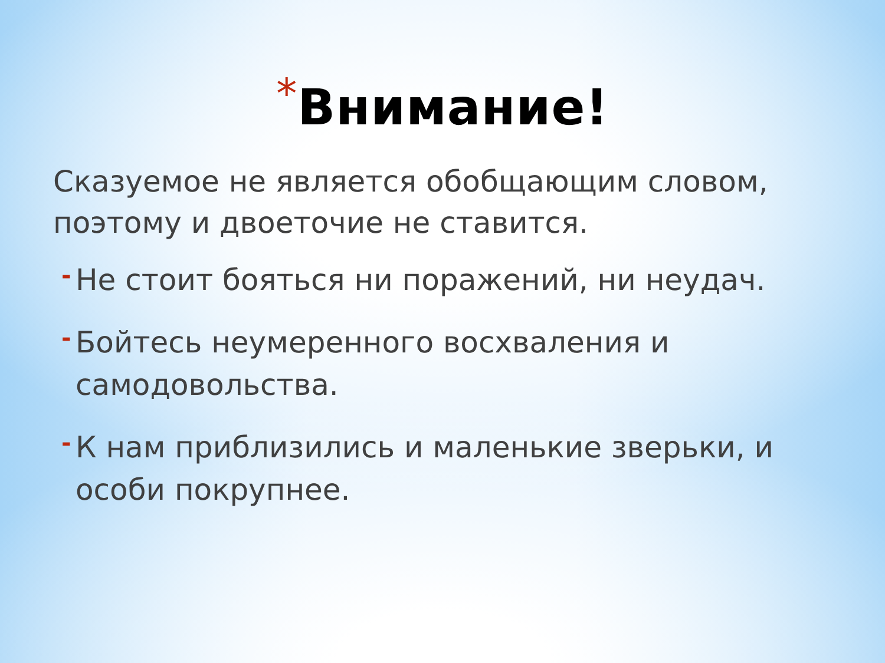*Внимание!
Сказуемое не является обобщающим словом, поэтому и двоеточие не ставится.
-
Не стоит бояться ни поражений, ни неудач.
-
Бойтесь неумеренного восхваления и самодовольства.
-
К нам приблизились и маленькие зверьки, и особи покрупнее.